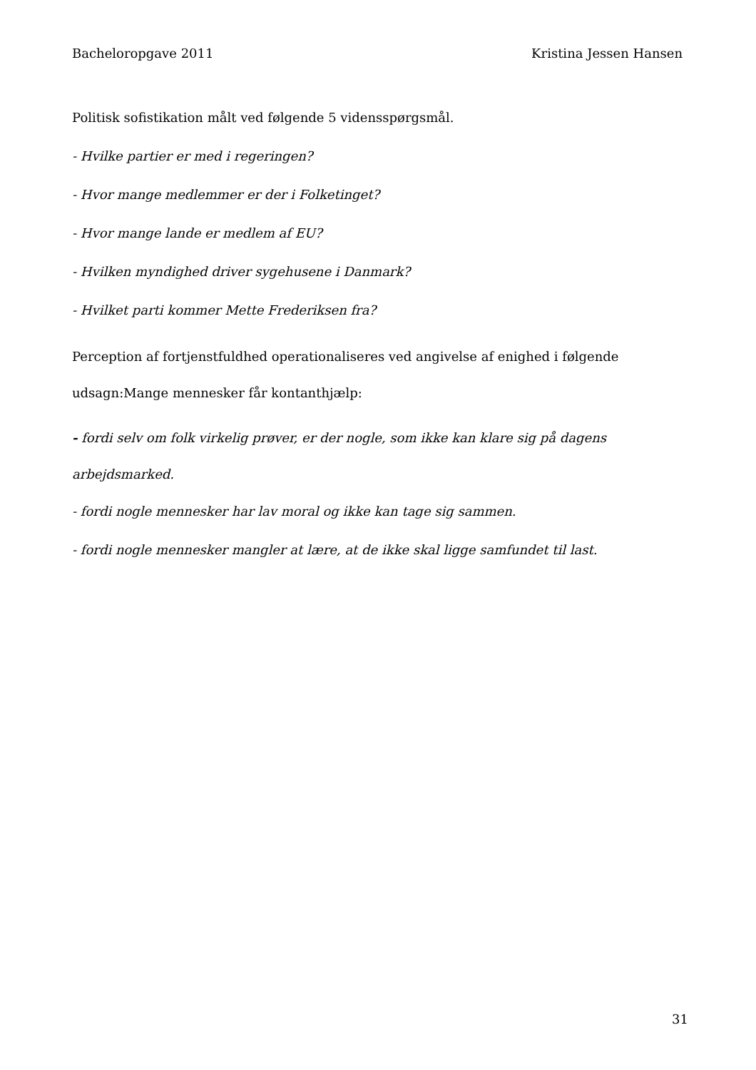Bacheloropgave 2011 Kristina Jessen Hansen
Politisk sofistikation målt ved følgende 5 vidensspørgsmål.
- Hvilke partier er med i regeringen?
- Hvor mange medlemmer er der i Folketinget?
- Hvor mange lande er medlem af EU?
- Hvilken myndighed driver sygehusene i Danmark?
- Hvilket parti kommer Mette Frederiksen fra?
Perception af fortjenstfuldhed operationaliseres ved angivelse af enighed i følgende udsagn:Mange mennesker får kontanthjælp:
- fordi selv om folk virkelig prøver, er der nogle, som ikke kan klare sig på dagens arbejdsmarked.
- fordi nogle mennesker har lav moral og ikke kan tage sig sammen.
- fordi nogle mennesker mangler at lære, at de ikke skal ligge samfundet til last.
31